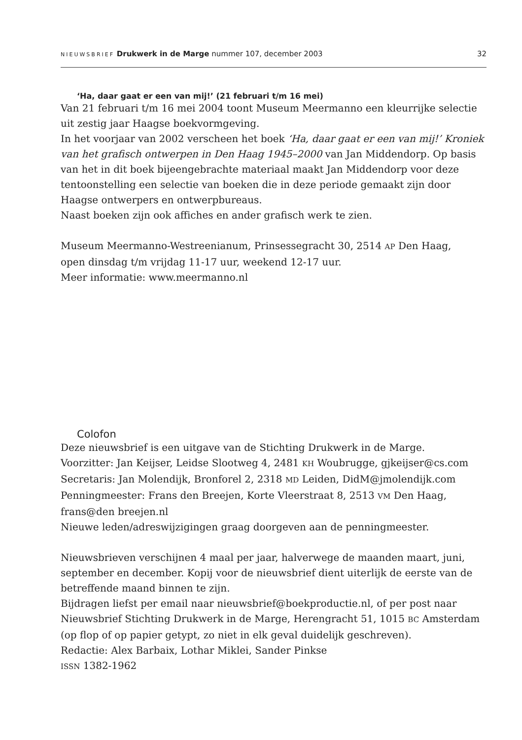NIEUWSBRIEF Drukwerk in de Marge nummer 107, december 2003
32
‘Ha, daar gaat er een van mij!’ (21 februari t/m 16 mei)
Van 21 februari t/m 16 mei 2004 toont Museum Meermanno een kleurrijke selectie uit zestig jaar Haagse boekvormgeving.
In het voorjaar van 2002 verscheen het boek ‘Ha, daar gaat er een van mij!’ Kroniek van het grafisch ontwerpen in Den Haag 1945–2000 van Jan Middendorp. Op basis van het in dit boek bijeengebrachte materiaal maakt Jan Middendorp voor deze tentoonstelling een selectie van boeken die in deze periode gemaakt zijn door Haagse ontwerpers en ontwerpbureaus.
Naast boeken zijn ook affiches en ander grafisch werk te zien.
Museum Meermanno-Westreenianum, Prinsessegracht 30, 2514 AP Den Haag,
open dinsdag t/m vrijdag 11-17 uur, weekend 12-17 uur.
Meer informatie: www.meermanno.nl
Colofon
Deze nieuwsbrief is een uitgave van de Stichting Drukwerk in de Marge.
Voorzitter: Jan Keijser, Leidse Slootweg 4, 2481 KH Woubrugge, gjkeijser@cs.com
Secretaris: Jan Molendijk, Bronforel 2, 2318 MD Leiden, DidM@jmolendijk.com
Penningmeester: Frans den Breejen, Korte Vleerstraat 8, 2513 VM Den Haag, frans@den breejen.nl
Nieuwe leden/adreswijzigingen graag doorgeven aan de penningmeester.
Nieuwsbrieven verschijnen 4 maal per jaar, halverwege de maanden maart, juni, september en december. Kopij voor de nieuwsbrief dient uiterlijk de eerste van de betreffende maand binnen te zijn.
Bijdragen liefst per email naar nieuwsbrief@boekproductie.nl, of per post naar Nieuwsbrief Stichting Drukwerk in de Marge, Herengracht 51, 1015 BC Amsterdam (op flop of op papier getypt, zo niet in elk geval duidelijk geschreven).
Redactie: Alex Barbaix, Lothar Miklei, Sander Pinkse
ISSN 1382-1962